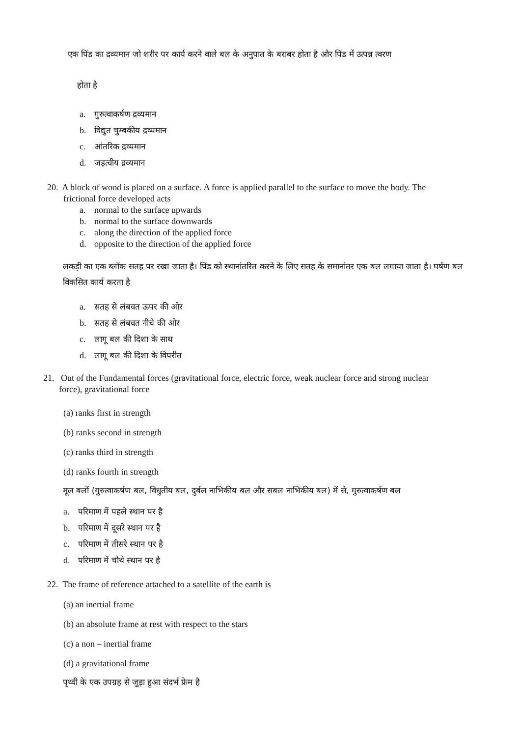एक पिंड का द्रव्यमान जो शरीर पर कार्य करने वाले बल के अनुपात के बराबर होता है और पिंड में उत्पन्न त्वरण
होता है
a. गुरुत्वाकर्षण द्रव्यमान
b. विद्युत चुम्बकीय द्रव्यमान
c. आंतरिक द्रव्यमान
d. जड़त्वीय द्रव्यमान
20. A block of wood is placed on a surface. A force is applied parallel to the surface to move the body. The
frictional force developed acts
a. normal to the surface upwards
b. normal to the surface downwards
c. along the direction of the applied force
d. opposite to the direction of the applied force
लकड़ी का एक ब्लॉक सतह पर रखा जाता है। पिंड को स्थानांतरित करने के लिए सतह के समानांतर एक बल लगाया जाता है। घर्षण बल विकसित कार्य करता है
a. सतह से लंबवत ऊपर की ओर
b. सतह से लंबवत नीचे की ओर
c. लागू बल की दिशा के साथ
d. लागू बल की दिशा के विपरीत
21. Out of the Fundamental forces (gravitational force, electric force, weak nuclear force and strong nuclear
force), gravitational force
(a) ranks first in strength
(b) ranks second in strength
(c) ranks third in strength
(d) ranks fourth in strength
मूल बलों (गुरुत्वाकर्षण बल, विधुतीय बल, दुर्बल नाभिकीय बल और सबल नाभिकीय बल) में से, गुरुत्वाकर्षण बल
a. परिमाण में पहले स्थान पर है
b. परिमाण में दूसरे स्थान पर है
c. परिमाण में तीसरे स्थान पर है
d. परिमाण में चौथे स्थान पर है
22. The frame of reference attached to a satellite of the earth is
(a) an inertial frame
(b) an absolute frame at rest with respect to the stars
(c) a non – inertial frame
(d) a gravitational frame
पृथ्वी के एक उपग्रह से जुड़ा हुआ संदर्भ फ्रेम है